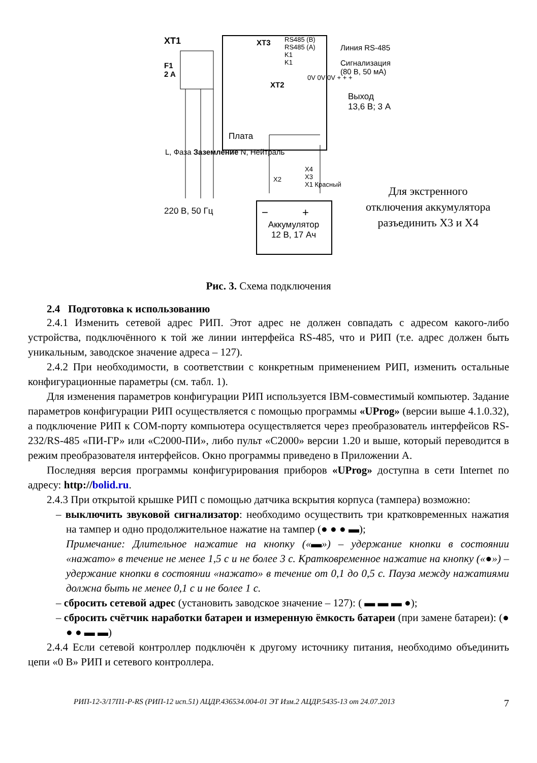XT1
F1
2 A
XT3
RS485 (B)
RS485 (A)
K1
K1
Линия RS-485
Сигнализация
(80 В, 50 мА)
XT2
0V 0V 0V + + +
Выход
13,6 В; 3 А
Плата
L, Фаза Заземление N, Нейтраль
220 В, 50 Гц
X2
X4
X3
X1 Красный
− +
Аккумулятор
12 В, 17 Ач
Для экстренного
отключения аккумулятора
разъединить Х3 и Х4
Рис. 3. Схема подключения
2.4 Подготовка к использованию
2.4.1 Изменить сетевой адрес РИП. Этот адрес не должен совпадать с адресом какого-либо устройства, подключённого к той же линии интерфейса RS-485, что и РИП (т.е. адрес должен быть уникальным, заводское значение адреса – 127).
2.4.2 При необходимости, в соответствии с конкретным применением РИП, изменить остальные конфигурационные параметры (см. табл. 1).
Для изменения параметров конфигурации РИП используется IBM-совместимый компьютер. Задание параметров конфигурации РИП осуществляется с помощью программы «UProg» (версии выше 4.1.0.32), а подключение РИП к COM-порту компьютера осуществляется через преобразователь интерфейсов RS-232/RS-485 «ПИ-ГР» или «С2000-ПИ», либо пульт «С2000» версии 1.20 и выше, который переводится в режим преобразователя интерфейсов. Окно программы приведено в Приложении А.
Последняя версия программы конфигурирования приборов «UProg» доступна в сети Internet по адресу: http://bolid.ru.
2.4.3 При открытой крышке РИП с помощью датчика вскрытия корпуса (тампера) возможно:
– выключить звуковой сигнализатор: необходимо осуществить три кратковременных нажатия на тампер и одно продолжительное нажатие на тампер (● ● ● ▬);
Примечание: Длительное нажатие на кнопку («▬») – удержание кнопки в состоянии «нажато» в течение не менее 1,5 с и не более 3 с. Кратковременное нажатие на кнопку («●») – удержание кнопки в состоянии «нажато» в течение от 0,1 до 0,5 с. Пауза между нажатиями должна быть не менее 0,1 с и не более 1 с.
– сбросить сетевой адрес (установить заводское значение – 127): ( ▬ ▬ ▬ ●);
– сбросить счётчик наработки батареи и измеренную ёмкость батареи (при замене батареи): (● ● ● ▬ ▬)
2.4.4 Если сетевой контроллер подключён к другому источнику питания, необходимо объединить цепи «0 В» РИП и сетевого контроллера.
РИП-12-3/17П1-Р-RS (РИП-12 исп.51) АЦДР.436534.004-01 ЭТ Изм.2 АЦДР.5435-13 от 24.07.2013 7